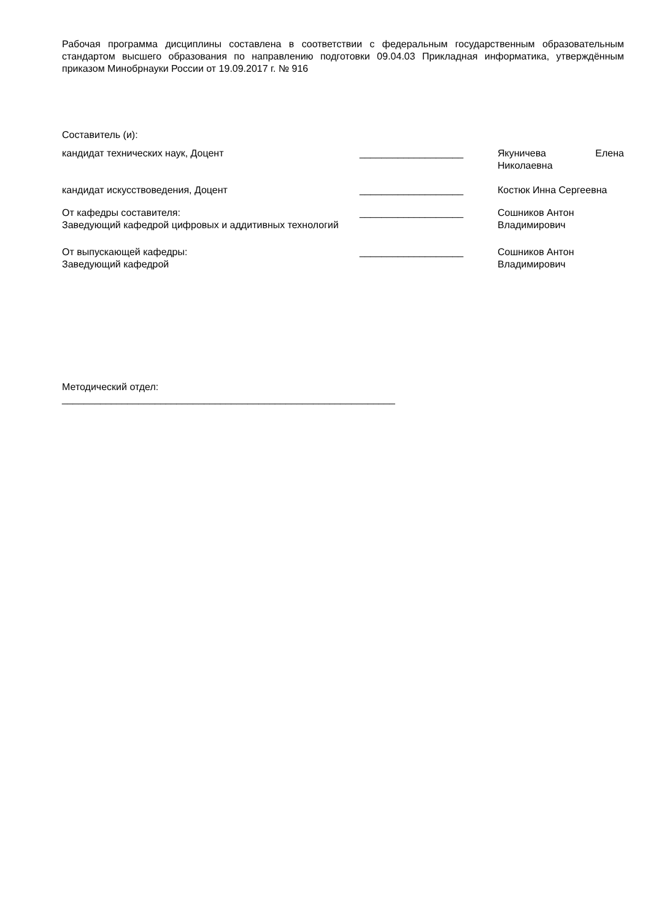Рабочая программа дисциплины составлена в соответствии с федеральным государственным образовательным стандартом высшего образования по направлению подготовки 09.04.03 Прикладная информатика, утверждённым приказом Минобрнауки России от 19.09.2017 г. № 916
Составитель (и):
| кандидат технических наук, Доцент | ___________________ | Якуничева Елена Николаевна |
| кандидат искусствоведения, Доцент | ___________________ | Костюк Инна Сергеевна |
| От кафедры составителя: Заведующий кафедрой цифровых и аддитивных технологий | ___________________ | Сошников Антон Владимирович |
| От выпускающей кафедры: Заведующий кафедрой | ___________________ | Сошников Антон Владимирович |
Методический отдел:
_____________________________________________________________